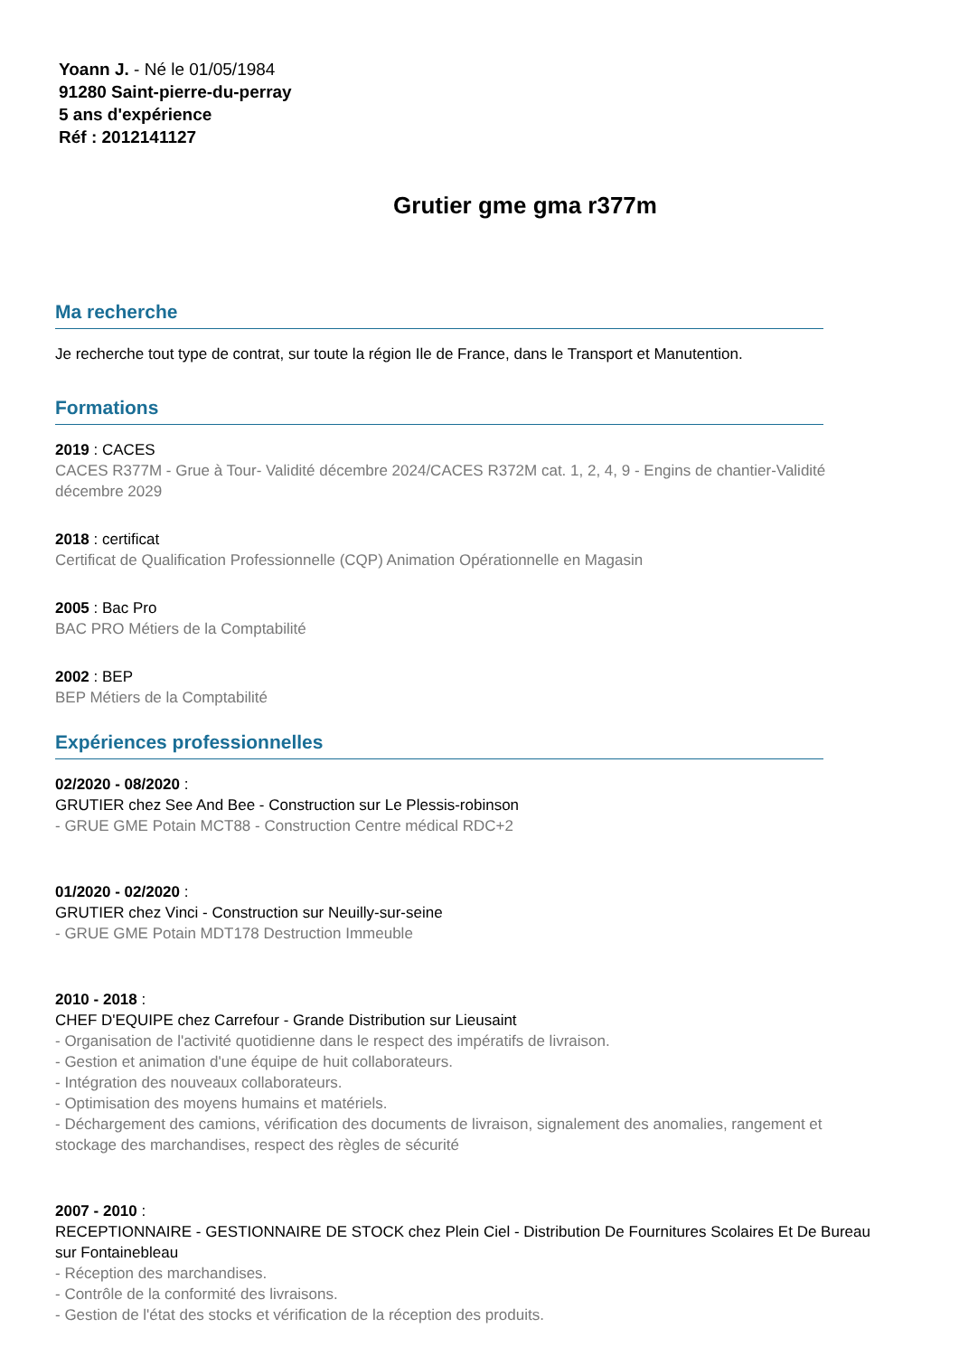Yoann J. - Né le 01/05/1984
91280 Saint-pierre-du-perray
5 ans d'expérience
Réf : 2012141127
Grutier gme gma r377m
Ma recherche
Je recherche tout type de contrat, sur toute la région Ile de France, dans le Transport et Manutention.
Formations
2019 : CACES
CACES R377M - Grue à Tour- Validité décembre 2024/CACES R372M cat. 1, 2, 4, 9 - Engins de chantier-Validité décembre 2029
2018 : certificat
Certificat de Qualification Professionnelle (CQP) Animation Opérationnelle en Magasin
2005 : Bac Pro
BAC PRO Métiers de la Comptabilité
2002 : BEP
BEP Métiers de la Comptabilité
Expériences professionnelles
02/2020 - 08/2020 :
GRUTIER chez See And Bee - Construction sur Le Plessis-robinson
- GRUE GME Potain MCT88 - Construction Centre médical RDC+2
01/2020 - 02/2020 :
GRUTIER chez Vinci - Construction sur Neuilly-sur-seine
- GRUE GME Potain MDT178 Destruction Immeuble
2010 - 2018 :
CHEF D'EQUIPE chez Carrefour - Grande Distribution sur Lieusaint
- Organisation de l'activité quotidienne dans le respect des impératifs de livraison.
- Gestion et animation d'une équipe de huit collaborateurs.
- Intégration des nouveaux collaborateurs.
- Optimisation des moyens humains et matériels.
- Déchargement des camions, vérification des documents de livraison, signalement des anomalies, rangement et stockage des marchandises, respect des règles de sécurité
2007 - 2010 :
RECEPTIONNAIRE - GESTIONNAIRE DE STOCK chez Plein Ciel - Distribution De Fournitures Scolaires Et De Bureau sur Fontainebleau
- Réception des marchandises.
- Contrôle de la conformité des livraisons.
- Gestion de l'état des stocks et vérification de la réception des produits.